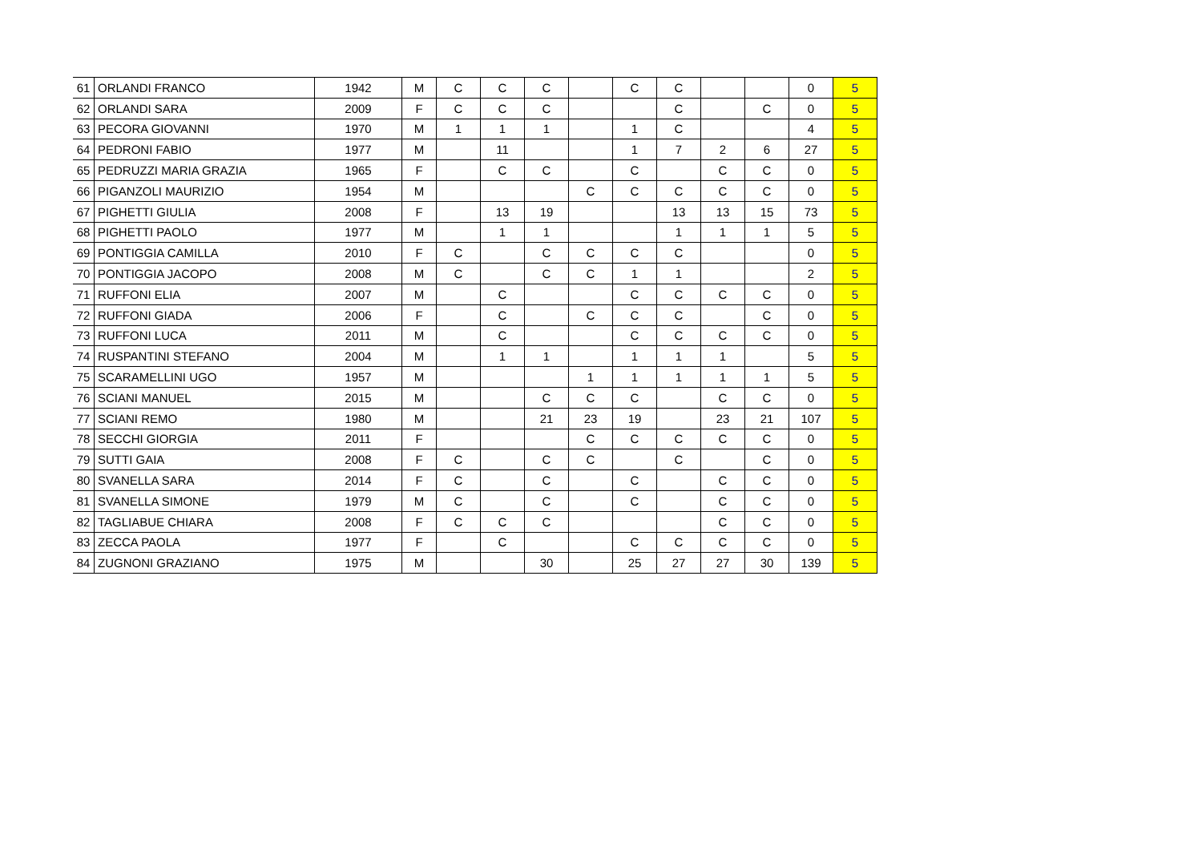| 61 | ORLANDI FRANCO | 1942 | M | C | C | C | | C | C | | | 0 | 5 |
| 62 | ORLANDI SARA | 2009 | F | C | C | C | | | C | | C | 0 | 5 |
| 63 | PECORA GIOVANNI | 1970 | M | 1 | 1 | 1 | | 1 | C | | | 4 | 5 |
| 64 | PEDRONI FABIO | 1977 | M | | 11 | | | 1 | 7 | 2 | 6 | 27 | 5 |
| 65 | PEDRUZZI MARIA GRAZIA | 1965 | F | | C | C | | C | | C | C | 0 | 5 |
| 66 | PIGANZOLI MAURIZIO | 1954 | M | | | | C | C | C | C | C | 0 | 5 |
| 67 | PIGHETTI GIULIA | 2008 | F | | 13 | 19 | | | 13 | 13 | 15 | 73 | 5 |
| 68 | PIGHETTI PAOLO | 1977 | M | | 1 | 1 | | | 1 | 1 | 1 | 5 | 5 |
| 69 | PONTIGGIA CAMILLA | 2010 | F | C | | C | C | C | C | | | 0 | 5 |
| 70 | PONTIGGIA JACOPO | 2008 | M | C | | C | C | 1 | 1 | | | 2 | 5 |
| 71 | RUFFONI ELIA | 2007 | M | | C | | | C | C | C | C | 0 | 5 |
| 72 | RUFFONI GIADA | 2006 | F | | C | | C | C | C | | C | 0 | 5 |
| 73 | RUFFONI LUCA | 2011 | M | | C | | | C | C | C | C | 0 | 5 |
| 74 | RUSPANTINI STEFANO | 2004 | M | | 1 | 1 | | 1 | 1 | 1 | | 5 | 5 |
| 75 | SCARAMELLINI UGO | 1957 | M | | | | 1 | 1 | 1 | 1 | 1 | 5 | 5 |
| 76 | SCIANI MANUEL | 2015 | M | | | C | C | C | | C | C | 0 | 5 |
| 77 | SCIANI REMO | 1980 | M | | | 21 | 23 | 19 | | 23 | 21 | 107 | 5 |
| 78 | SECCHI GIORGIA | 2011 | F | | | | C | C | C | C | C | 0 | 5 |
| 79 | SUTTI GAIA | 2008 | F | C | | C | C | | C | | C | 0 | 5 |
| 80 | SVANELLA SARA | 2014 | F | C | | C | | C | | C | C | 0 | 5 |
| 81 | SVANELLA SIMONE | 1979 | M | C | | C | | C | | C | C | 0 | 5 |
| 82 | TAGLIABUE CHIARA | 2008 | F | C | C | C | | | | C | C | 0 | 5 |
| 83 | ZECCA PAOLA | 1977 | F | | C | | | C | C | C | C | 0 | 5 |
| 84 | ZUGNONI GRAZIANO | 1975 | M | | | 30 | | 25 | 27 | 27 | 30 | 139 | 5 |